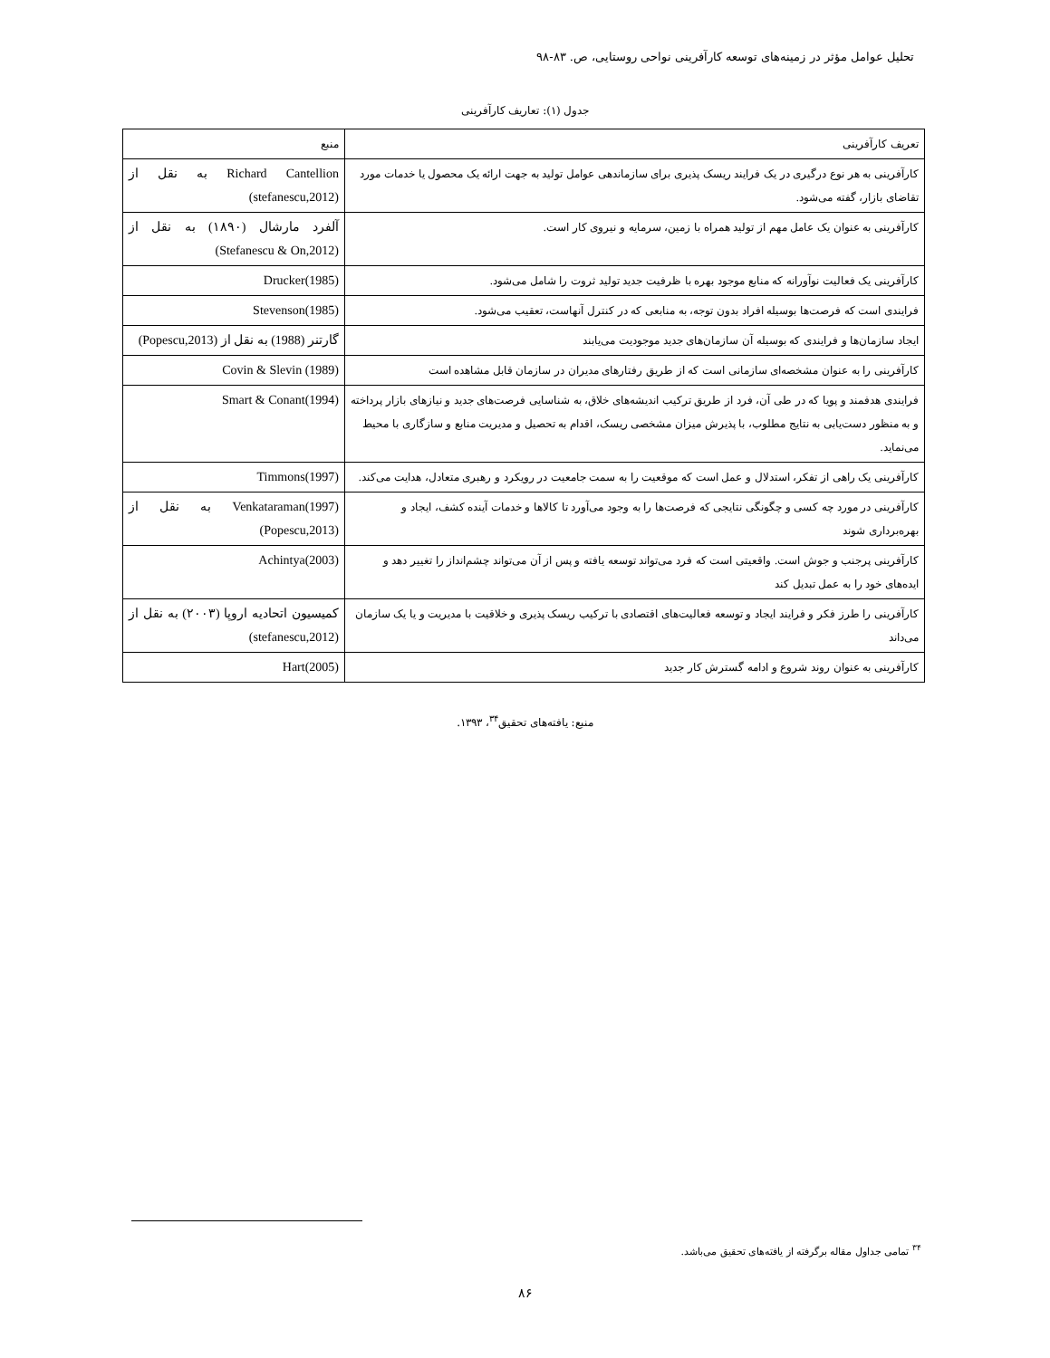تحلیل عوامل مؤثر در زمینه‌های توسعه کارآفرینی نواحی روستایی، ص. ۸۳-۹۸
جدول (۱): تعاریف کارآفرینی
| تعریف کارآفرینی | منبع |
| --- | --- |
| کارآفرینی به هر نوع درگیری در یک فرایند ریسک پذیری برای سازماندهی عوامل تولید به جهت ارائه یک محصول یا خدمات مورد تقاضای بازار، گفته می‌شود. | Richard Cantellion به نقل از (stefanescu,2012) |
| کارآفرینی به عنوان یک عامل مهم از تولید همراه با زمین، سرمایه و نیروی کار است. | آلفرد مارشال (۱۸۹۰) به نقل از (Stefanescu & On,2012) |
| کارآفرینی یک فعالیت نوآورانه که منابع موجود بهره با ظرفیت جدید تولید ثروت را شامل می‌شود. | Drucker(1985) |
| فرایندی است که فرصت‌ها بوسیله افراد بدون توجه، به منابعی که در کنترل آنهاست، تعقیب می‌شود. | Stevenson(1985) |
| ایجاد سازمان‌ها و فرایندی که بوسیله آن سازمان‌های جدید موجودیت می‌یابند | گارتنر (1988) به نقل از (Popescu,2013) |
| کارآفرینی را به عنوان مشخصه‌ای سازمانی است که از طریق رفتارهای مدیران در سازمان قابل مشاهده است | Covin & Slevin (1989) |
| فرایندی هدفمند و پویا که در طی آن، فرد از طریق ترکیب اندیشه‌های خلاق، به شناسایی فرصت‌های جدید و نیازهای بازار پرداخته و به منظور دست‌یابی به نتایج مطلوب، با پذیرش میزان مشخصی ریسک، اقدام به تحصیل و مدیریت منابع و سازگاری با محیط می‌نماید. | Smart & Conant(1994) |
| کارآفرینی یک راهی از تفکر، استدلال و عمل است که موقعیت را به سمت جامعیت در رویکرد و رهبری متعادل، هدایت می‌کند. | Timmons(1997) |
| کارآفرینی در مورد چه کسی و چگونگی نتایجی که فرصت‌ها را به وجود می‌آورد تا کالاها و خدمات آینده کشف، ایجاد و بهره‌برداری شوند | Venkataraman(1997) به نقل از (Popescu,2013) |
| کارآفرینی پرجنب و جوش است. واقعیتی است که فرد می‌تواند توسعه یافته و پس از آن می‌تواند چشم‌انداز را تغییر دهد و ایده‌های خود را به عمل تبدیل کند | Achintya(2003) |
| کارآفرینی را طرز فکر و فرایند ایجاد و توسعه فعالیت‌های اقتصادی با ترکیب ریسک پذیری و خلاقیت با مدیریت و یا یک سازمان می‌داند | کمیسیون اتحادیه اروپا (۲۰۰۳) به نقل از (stefanescu,2012) |
| کارآفرینی به عنوان روند شروع و ادامه گسترش کار جدید | Hart(2005) |
منبع: یافته‌های تحقیق<sup>۳۴</sup>، ۱۳۹۳.
<sup>۳۴</sup> تمامی جداول مقاله برگرفته از یافته‌های تحقیق می‌باشد.
۸۶